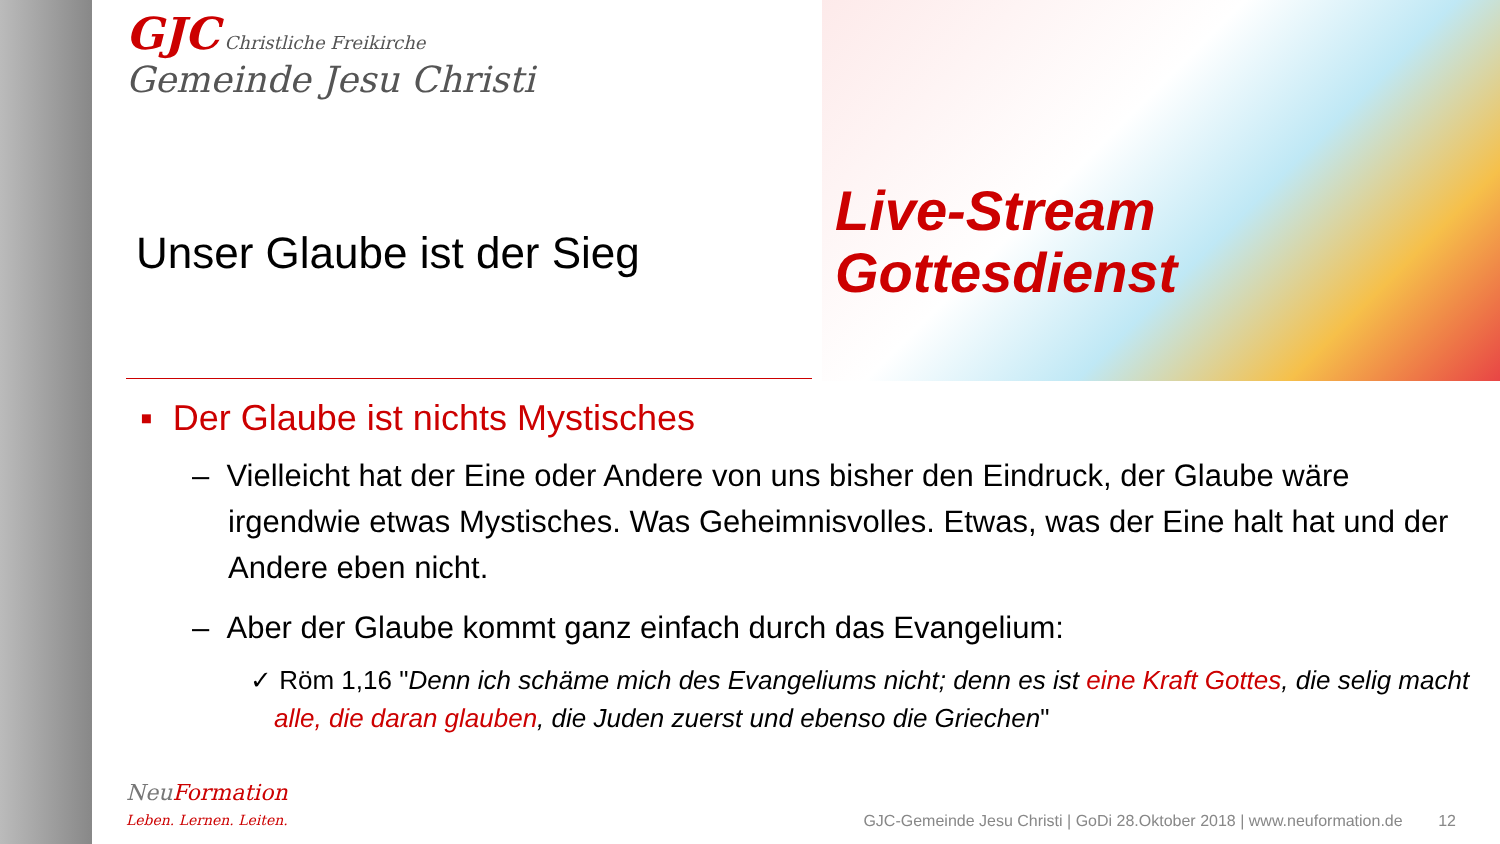Live-Stream
Gottesdienst
GJC Christliche Freikirche
Gemeinde Jesu Christi
Unser Glaube ist der Sieg
▪ Der Glaube ist nichts Mystisches
– Vielleicht hat der Eine oder Andere von uns bisher den Eindruck, der Glaube wäre irgendwie etwas Mystisches. Was Geheimnisvolles. Etwas, was der Eine halt hat und der Andere eben nicht.
– Aber der Glaube kommt ganz einfach durch das Evangelium:
✓ Röm 1,16 "Denn ich schäme mich des Evangeliums nicht; denn es ist eine Kraft Gottes, die selig macht alle, die daran glauben, die Juden zuerst und ebenso die Griechen"
NeuFormation
Leben. Lernen. Leiten. GJC-Gemeinde Jesu Christi | GoDi 28.Oktober 2018 | www.neuformation.de 12